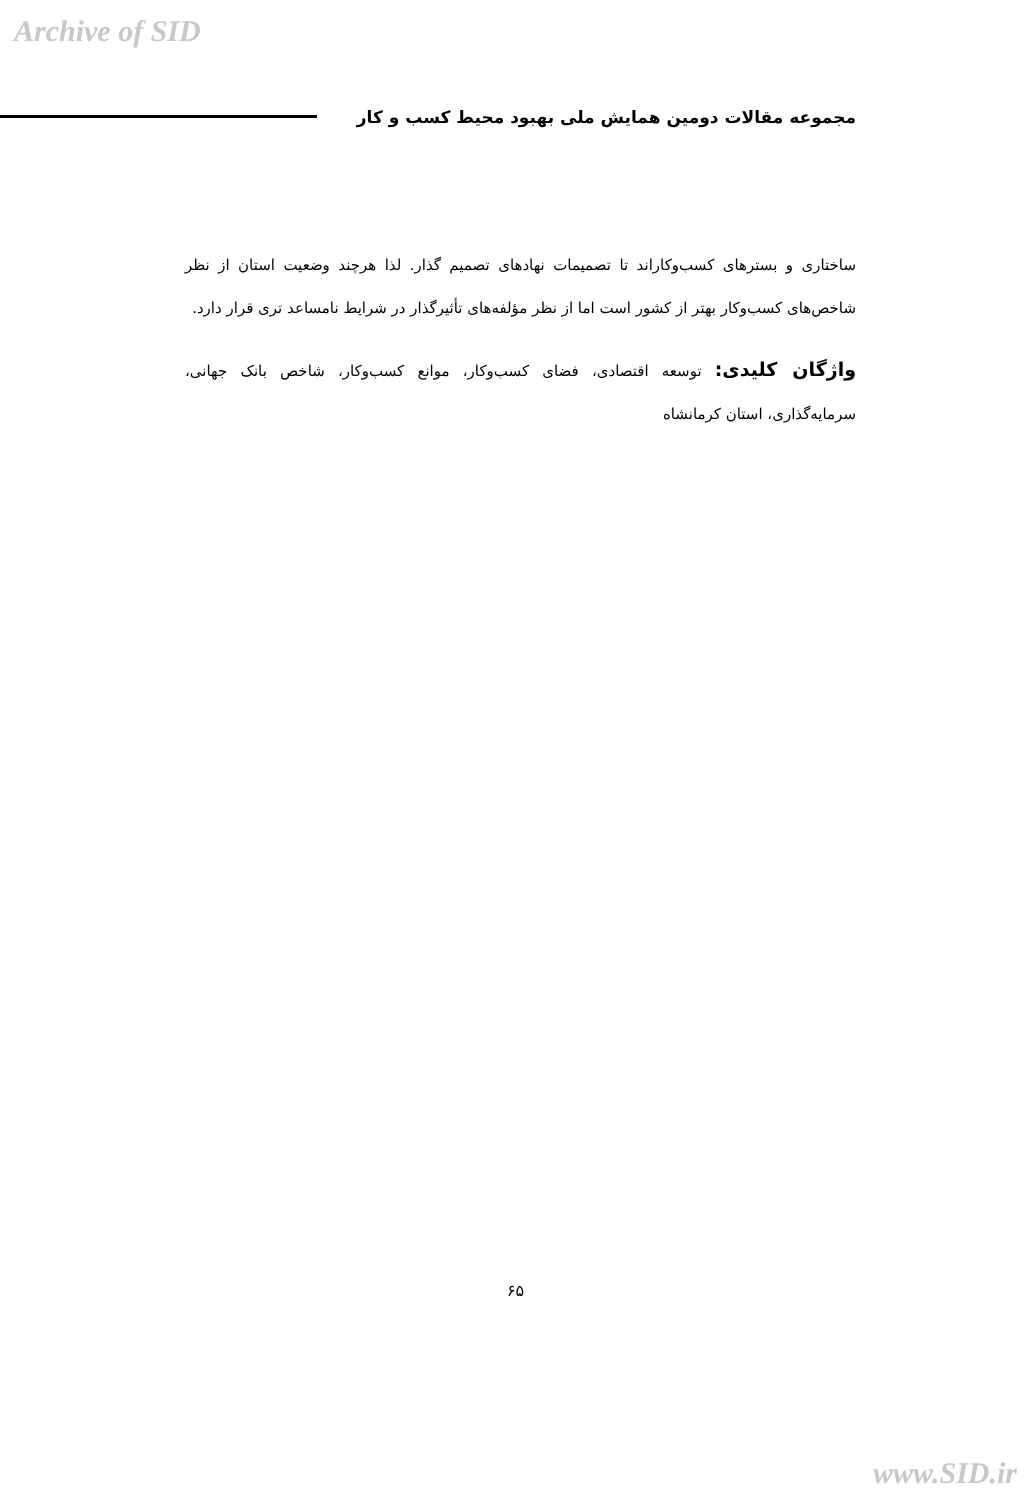Archive of SID
مجموعه مقالات دومین همایش ملی بهبود محیط کسب و کار
ساختاری و بسترهای کسب‌وکاراند تا تصمیمات نهادهای تصمیم گذار. لذا هرچند وضعیت استان از نظر شاخص‌های کسب‌وکار بهتر از کشور است اما از نظر مؤلفه‌های تأثیرگذار در شرایط نامساعد تری قرار دارد.
واژگان کلیدی: توسعه اقتصادی، فضای کسب‌وکار، موانع کسب‌وکار، شاخص بانک جهانی، سرمایه‌گذاری، استان کرمانشاه
۶۵
www.SID.ir